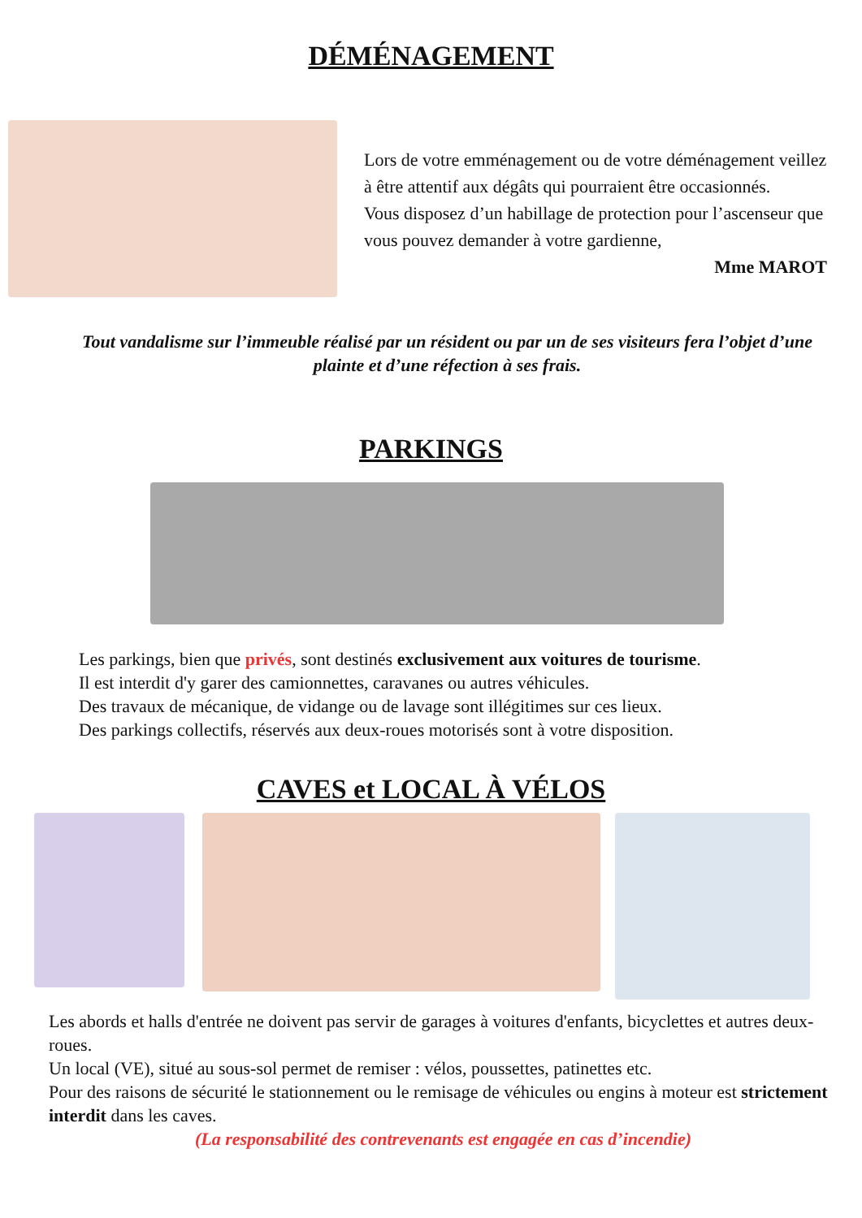DÉMÉNAGEMENT
Lors de votre emménagement ou de votre déménagement veillez à être attentif aux dégâts qui pourraient être occasionnés.
Vous disposez d’un habillage de protection pour l’ascenseur que vous pouvez demander à votre gardienne,
Mme MAROT
Tout vandalisme sur l’immeuble réalisé par un résident ou par un de ses visiteurs fera l’objet d’une plainte et d’une réfection à ses frais.
PARKINGS
Les parkings, bien que privés, sont destinés exclusivement aux voitures de tourisme.
Il est interdit d'y garer des camionnettes, caravanes ou autres véhicules.
Des travaux de mécanique, de vidange ou de lavage sont illégitimes sur ces lieux.
Des parkings collectifs, réservés aux deux-roues motorisés sont à votre disposition.
CAVES et LOCAL À VÉLOS
Les abords et halls d'entrée ne doivent pas servir de garages à voitures d'enfants, bicyclettes et autres deux-roues.
Un local (VE), situé au sous-sol permet de remiser : vélos, poussettes, patinettes etc.
Pour des raisons de sécurité le stationnement ou le remisage de véhicules ou engins à moteur est strictement interdit dans les caves.
(La responsabilité des contrevenants est engagée en cas d’incendie)